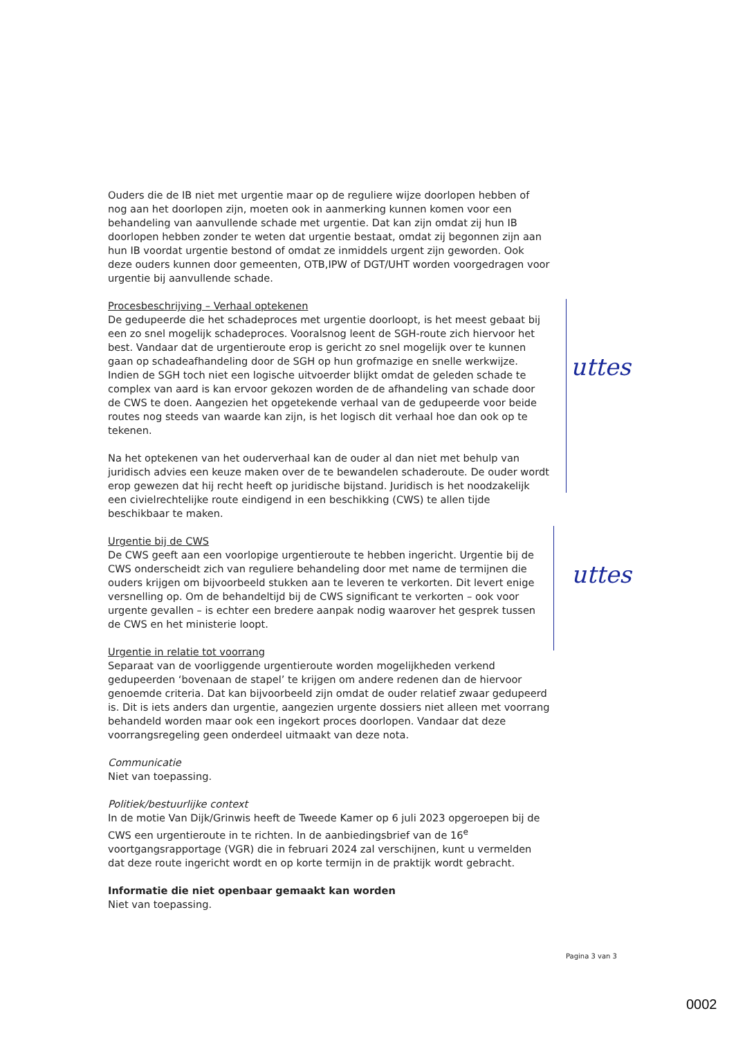Ouders die de IB niet met urgentie maar op de reguliere wijze doorlopen hebben of nog aan het doorlopen zijn, moeten ook in aanmerking kunnen komen voor een behandeling van aanvullende schade met urgentie. Dat kan zijn omdat zij hun IB doorlopen hebben zonder te weten dat urgentie bestaat, omdat zij begonnen zijn aan hun IB voordat urgentie bestond of omdat ze inmiddels urgent zijn geworden. Ook deze ouders kunnen door gemeenten, OTB,IPW of DGT/UHT worden voorgedragen voor urgentie bij aanvullende schade.
Procesbeschrijving – Verhaal optekenen
De gedupeerde die het schadeproces met urgentie doorloopt, is het meest gebaat bij een zo snel mogelijk schadeproces. Vooralsnog leent de SGH-route zich hiervoor het best. Vandaar dat de urgentieroute erop is gericht zo snel mogelijk over te kunnen gaan op schadeafhandeling door de SGH op hun grofmazige en snelle werkwijze. Indien de SGH toch niet een logische uitvoerder blijkt omdat de geleden schade te complex van aard is kan ervoor gekozen worden de de afhandeling van schade door de CWS te doen. Aangezien het opgetekende verhaal van de gedupeerde voor beide routes nog steeds van waarde kan zijn, is het logisch dit verhaal hoe dan ook op te tekenen.
Na het optekenen van het ouderverhaal kan de ouder al dan niet met behulp van juridisch advies een keuze maken over de te bewandelen schaderoute. De ouder wordt erop gewezen dat hij recht heeft op juridische bijstand. Juridisch is het noodzakelijk een civielrechtelijke route eindigend in een beschikking (CWS) te allen tijde beschikbaar te maken.
Urgentie bij de CWS
De CWS geeft aan een voorlopige urgentieroute te hebben ingericht. Urgentie bij de CWS onderscheidt zich van reguliere behandeling door met name de termijnen die ouders krijgen om bijvoorbeeld stukken aan te leveren te verkorten. Dit levert enige versnelling op. Om de behandeltijd bij de CWS significant te verkorten – ook voor urgente gevallen – is echter een bredere aanpak nodig waarover het gesprek tussen de CWS en het ministerie loopt.
Urgentie in relatie tot voorrang
Separaat van de voorliggende urgentieroute worden mogelijkheden verkend gedupeerden ‘bovenaan de stapel’ te krijgen om andere redenen dan de hiervoor genoemde criteria. Dat kan bijvoorbeeld zijn omdat de ouder relatief zwaar gedupeerd is. Dit is iets anders dan urgentie, aangezien urgente dossiers niet alleen met voorrang behandeld worden maar ook een ingekort proces doorlopen. Vandaar dat deze voorrangsregeling geen onderdeel uitmaakt van deze nota.
Communicatie
Niet van toepassing.
Politiek/bestuurlijke context
In de motie Van Dijk/Grinwis heeft de Tweede Kamer op 6 juli 2023 opgeroepen bij de CWS een urgentieroute in te richten. In de aanbiedingsbrief van de 16<sup>e</sup> voortgangsrapportage (VGR) die in februari 2024 zal verschijnen, kunt u vermelden dat deze route ingericht wordt en op korte termijn in de praktijk wordt gebracht.
Informatie die niet openbaar gemaakt kan worden
Niet van toepassing.
uttes
uttes
Pagina 3 van 3
0002